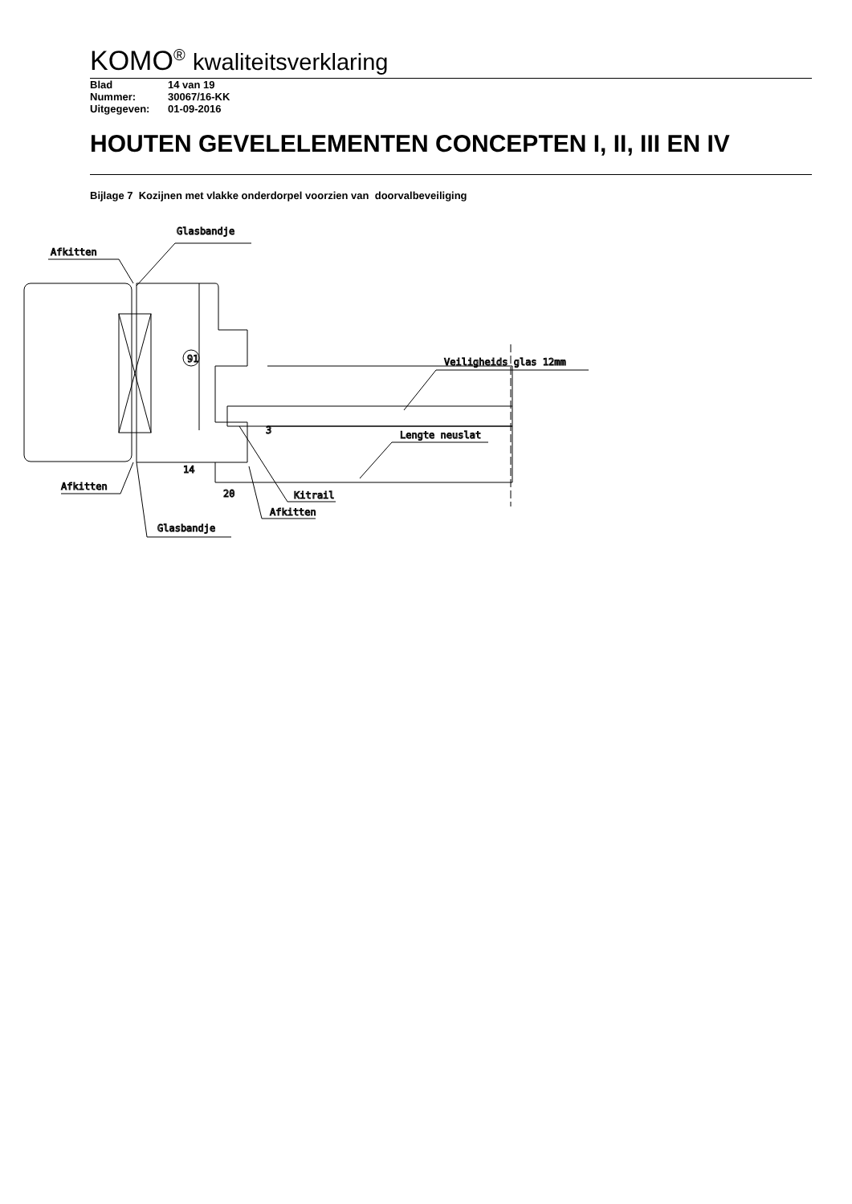KOMO<sup>®</sup> kwaliteitsverklaring
Blad 14 van 19
Nummer: 30067/16-KK
Uitgegeven: 01-09-2016
HOUTEN GEVELELEMENTEN CONCEPTEN I, II, III EN IV
Bijlage 7 Kozijnen met vlakke onderdorpel voorzien van doorvalbeveiliging
Glasbandje
Afkitten
Veiligheids glas 12mm
Lengte neuslat
Afkitten
Kitrail
Afkitten
Glasbandje
20
3
14
91